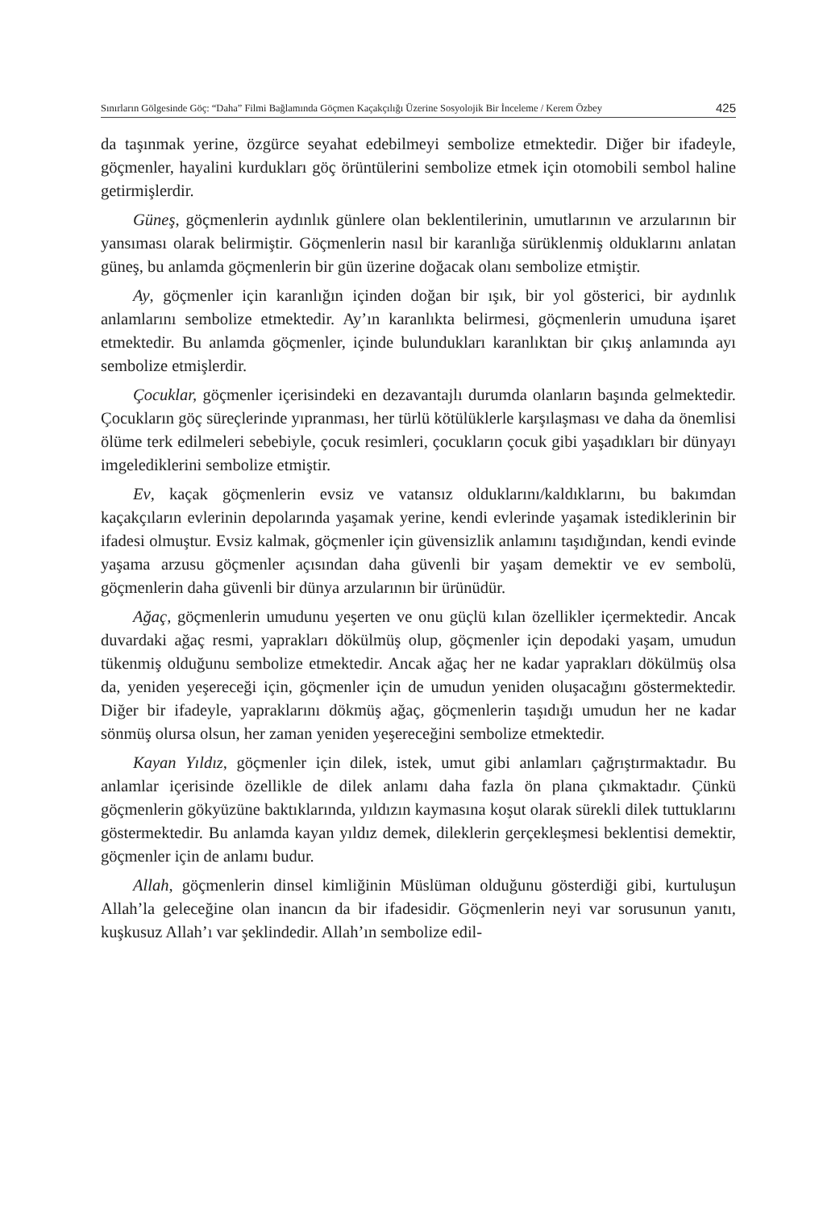Sınırların Gölgesinde Göç: “Daha” Filmi Bağlamında Göçmen Kaçakçılığı Üzerine Sosyolojik Bir İnceleme / Kerem Özbey 425
da taşınmak yerine, özgürce seyahat edebilmeyi sembolize etmektedir. Diğer bir ifadeyle, göçmenler, hayalini kurdukları göç örüntülerini sembolize etmek için otomobili sembol haline getirmişlerdir.
Güneş, göçmenlerin aydınlık günlere olan beklentilerinin, umutlarının ve arzularının bir yansıması olarak belirmiştir. Göçmenlerin nasıl bir karanlığa sürüklenmiş olduklarını anlatan güneş, bu anlamda göçmenlerin bir gün üzerine doğacak olanı sembolize etmiştir.
Ay, göçmenler için karanlığın içinden doğan bir ışık, bir yol gösterici, bir aydınlık anlamlarını sembolize etmektedir. Ay’ın karanlıkta belirmesi, göçmenlerin umuduna işaret etmektedir. Bu anlamda göçmenler, içinde bulundukları karanlıktan bir çıkış anlamında ayı sembolize etmişlerdir.
Çocuklar, göçmenler içerisindeki en dezavantajlı durumda olanların başında gelmektedir. Çocukların göç süreçlerinde yıpranması, her türlü kötülüklerle karşılaşması ve daha da önemlisi ölüme terk edilmeleri sebebiyle, çocuk resimleri, çocukların çocuk gibi yaşadıkları bir dünyayı imgelediklerini sembolize etmiştir.
Ev, kaçak göçmenlerin evsiz ve vatansız olduklarını/kaldıklarını, bu bakımdan kaçakçıların evlerinin depolarında yaşamak yerine, kendi evlerinde yaşamak istediklerinin bir ifadesi olmuştur. Evsiz kalmak, göçmenler için güvensizlik anlamını taşıdığından, kendi evinde yaşama arzusu göçmenler açısından daha güvenli bir yaşam demektir ve ev sembolü, göçmenlerin daha güvenli bir dünya arzularının bir ürünüdür.
Ağaç, göçmenlerin umudunu yeşerten ve onu güçlü kılan özellikler içermektedir. Ancak duvardaki ağaç resmi, yaprakları dökülmüş olup, göçmenler için depodaki yaşam, umudun tükenmiş olduğunu sembolize etmektedir. Ancak ağaç her ne kadar yaprakları dökülmüş olsa da, yeniden yeşereceği için, göçmenler için de umudun yeniden oluşacağını göstermektedir. Diğer bir ifadeyle, yapraklarını dökmüş ağaç, göçmenlerin taşıdığı umudun her ne kadar sönmüş olursa olsun, her zaman yeniden yeşereceğini sembolize etmektedir.
Kayan Yıldız, göçmenler için dilek, istek, umut gibi anlamları çağrıştırmaktadır. Bu anlamlar içerisinde özellikle de dilek anlamı daha fazla ön plana çıkmaktadır. Çünkü göçmenlerin gökyüzüne baktıklarında, yıldızın kaymasına koşut olarak sürekli dilek tuttuklarını göstermektedir. Bu anlamda kayan yıldız demek, dileklerin gerçekleşmesi beklentisi demektir, göçmenler için de anlamı budur.
Allah, göçmenlerin dinsel kimliğinin Müslüman olduğunu gösterdiği gibi, kurtuluşun Allah’la geleceğine olan inancın da bir ifadesidir. Göçmenlerin neyi var sorusunun yanıtı, kuşkusuz Allah’ı var şeklindedir. Allah’ın sembolize edil-